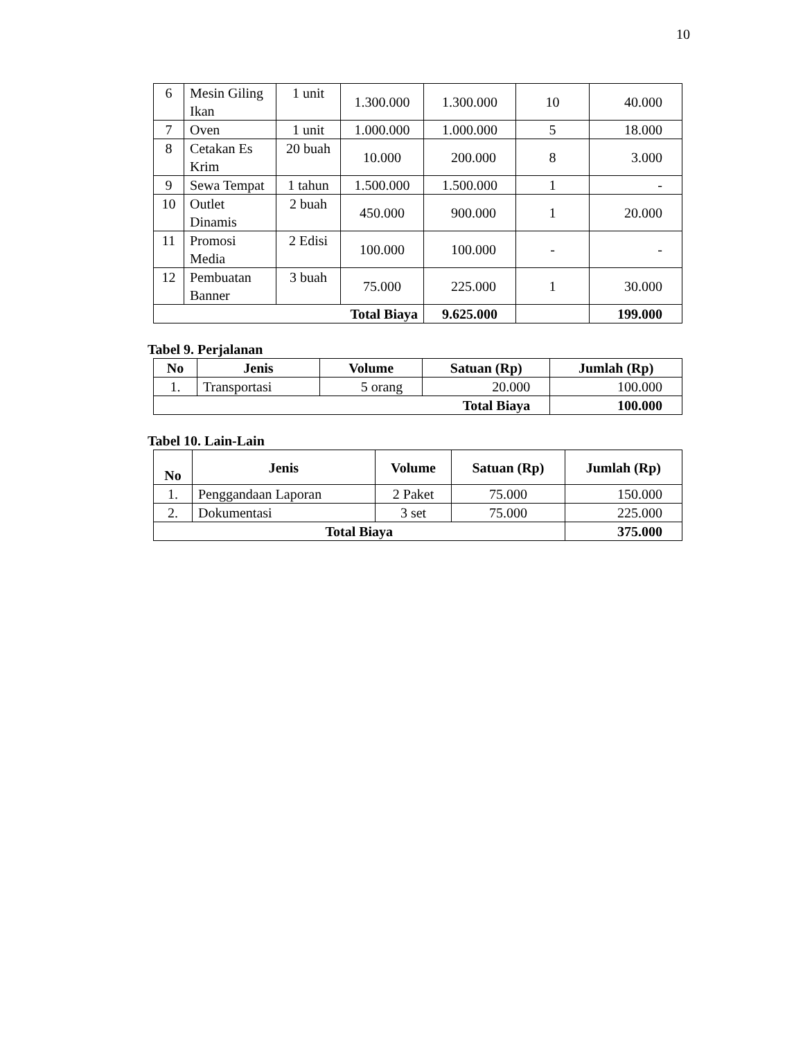10
| 6 | Mesin Giling Ikan | 1 unit | 1.300.000 | 1.300.000 | 10 | 40.000 |
| 7 | Oven | 1 unit | 1.000.000 | 1.000.000 | 5 | 18.000 |
| 8 | Cetakan Es Krim | 20 buah | 10.000 | 200.000 | 8 | 3.000 |
| 9 | Sewa Tempat | 1 tahun | 1.500.000 | 1.500.000 | 1 | - |
| 10 | Outlet Dinamis | 2 buah | 450.000 | 900.000 | 1 | 20.000 |
| 11 | Promosi Media | 2 Edisi | 100.000 | 100.000 | - | - |
| 12 | Pembuatan Banner | 3 buah | 75.000 | 225.000 | 1 | 30.000 |
| Total Biaya | | | | 9.625.000 | | 199.000 |
Tabel 9. Perjalanan
| No | Jenis | Volume | Satuan (Rp) | Jumlah (Rp) |
| --- | --- | --- | --- | --- |
| 1. | Transportasi | 5 orang | 20.000 | 100.000 |
| Total Biaya | | | | 100.000 |
Tabel 10. Lain-Lain
| No | Jenis | Volume | Satuan (Rp) | Jumlah (Rp) |
| --- | --- | --- | --- | --- |
| 1. | Penggandaan Laporan | 2 Paket | 75.000 | 150.000 |
| 2. | Dokumentasi | 3 set | 75.000 | 225.000 |
| Total Biaya | | | | 375.000 |